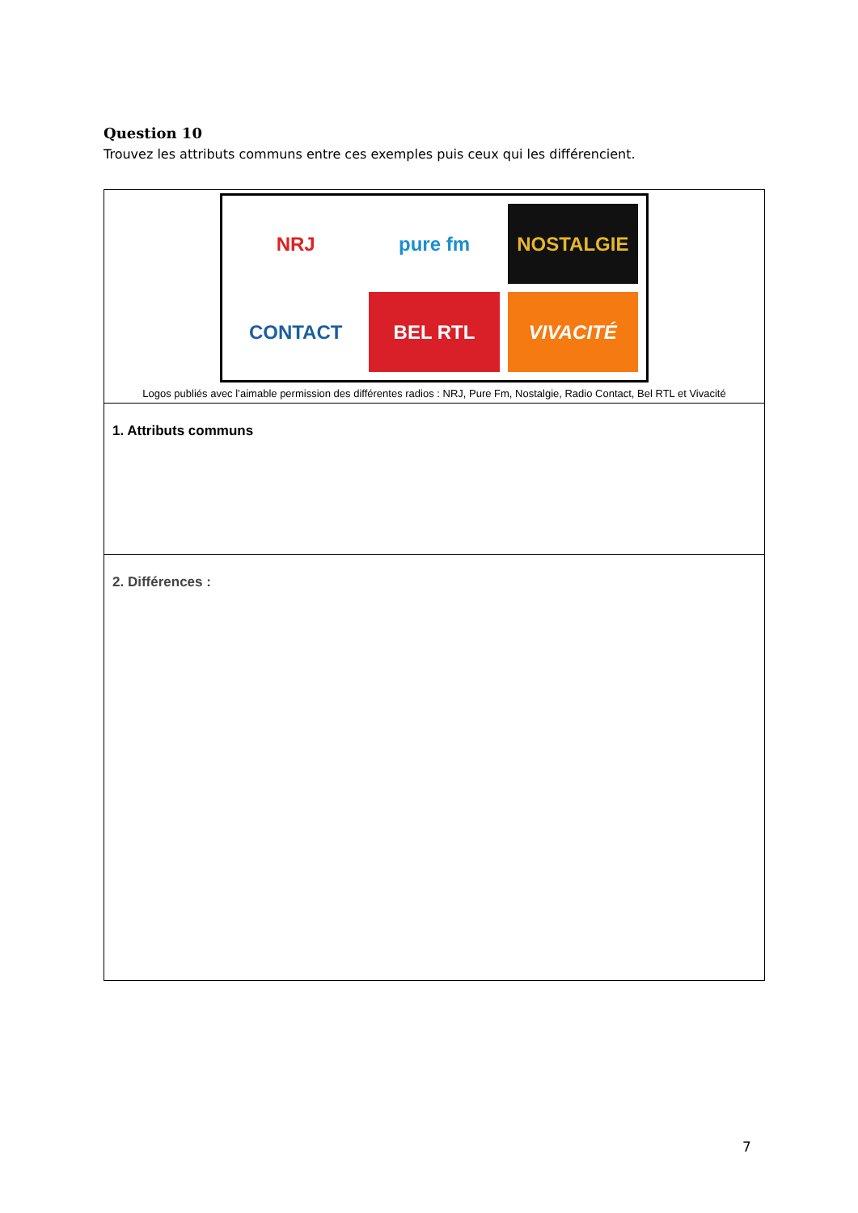Question 10
Trouvez les attributs communs entre ces exemples puis ceux qui les différencient.
| NRJ pure fm NOSTALGIE CONTACT BEL RTL VIVACITÉ Logos publiés avec l’aimable permission des différentes radios : NRJ, Pure Fm, Nostalgie, Radio Contact, Bel RTL et Vivacité |
| 1. Attributs communs |
| 2. Différences : |
7